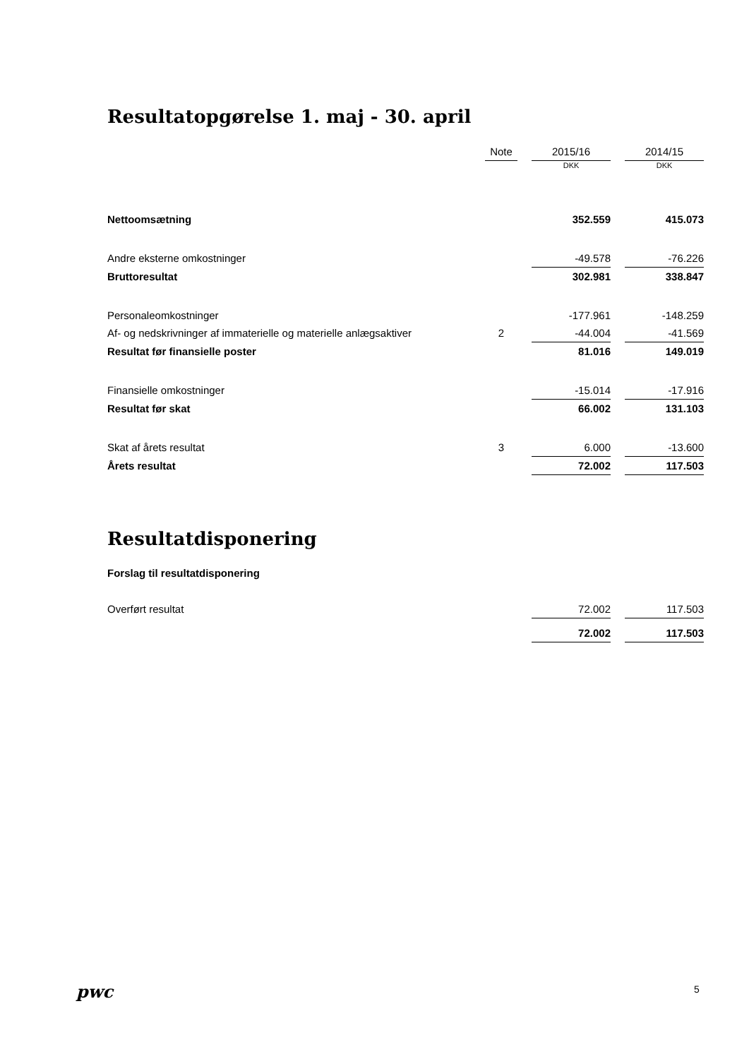Resultatopgørelse 1. maj - 30. april
| | Note | | 2015/16 | | 2014/15 |
| | | | DKK | | DKK |
| Nettoomsætning | | | 352.559 | | 415.073 |
| Andre eksterne omkostninger | | | -49.578 | | -76.226 |
| Bruttoresultat | | | 302.981 | | 338.847 |
| Personaleomkostninger | | | -177.961 | | -148.259 |
| Af- og nedskrivninger af immaterielle og materielle anlægsaktiver | 2 | | -44.004 | | -41.569 |
| Resultat før finansielle poster | | | 81.016 | | 149.019 |
| Finansielle omkostninger | | | -15.014 | | -17.916 |
| Resultat før skat | | | 66.002 | | 131.103 |
| Skat af årets resultat | 3 | | 6.000 | | -13.600 |
| Årets resultat | | | 72.002 | | 117.503 |
Resultatdisponering
Forslag til resultatdisponering
| Overført resultat | | | 72.002 | | 117.503 |
| | | | 72.002 | | 117.503 |
pwc 5